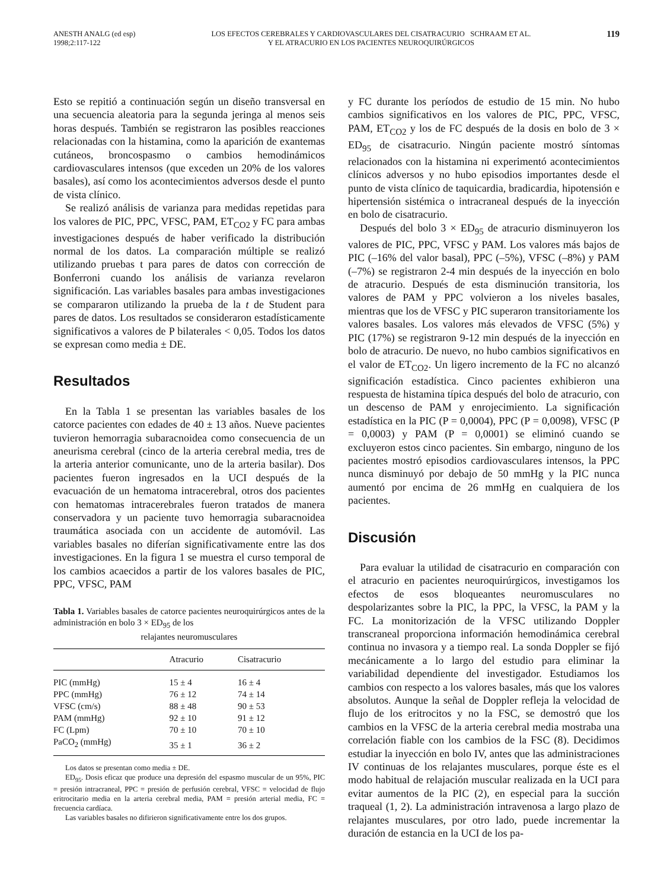ANESTH ANALG (ed esp)
1998;2:117-122
LOS EFECTOS CEREBRALES Y CARDIOVASCULARES DEL CISATRACURIO SCHRAAM ET AL.
Y EL ATRACURIO EN LOS PACIENTES NEUROQUIRÚRGICOS
119
Esto se repitió a continuación según un diseño transversal en una secuencia aleatoria para la segunda jeringa al menos seis horas después. También se registraron las posibles reacciones relacionadas con la histamina, como la aparición de exantemas cutáneos, broncospasmo o cambios hemodinámicos cardiovasculares intensos (que exceden un 20% de los valores basales), así como los acontecimientos adversos desde el punto de vista clínico.
Se realizó análisis de varianza para medidas repetidas para los valores de PIC, PPC, VFSC, PAM, ET<sub>CO2</sub> y FC para ambas investigaciones después de haber verificado la distribución normal de los datos. La comparación múltiple se realizó utilizando pruebas t para pares de datos con corrección de Bonferroni cuando los análisis de varianza revelaron significación. Las variables basales para ambas investigaciones se compararon utilizando la prueba de la t de Student para pares de datos. Los resultados se consideraron estadísticamente significativos a valores de P bilaterales < 0,05. Todos los datos se expresan como media ± DE.
Resultados
En la Tabla 1 se presentan las variables basales de los catorce pacientes con edades de 40 ± 13 años. Nueve pacientes tuvieron hemorragia subaracnoidea como consecuencia de un aneurisma cerebral (cinco de la arteria cerebral media, tres de la arteria anterior comunicante, uno de la arteria basilar). Dos pacientes fueron ingresados en la UCI después de la evacuación de un hematoma intracerebral, otros dos pacientes con hematomas intracerebrales fueron tratados de manera conservadora y un paciente tuvo hemorragia subaracnoidea traumática asociada con un accidente de automóvil. Las variables basales no diferían significativamente entre las dos investigaciones. En la figura 1 se muestra el curso temporal de los cambios acaecidos a partir de los valores basales de PIC, PPC, VFSC, PAM
Tabla 1. Variables basales de catorce pacientes neuroquirúrgicos antes de la administración en bolo 3 × ED<sub>95</sub> de los
relajantes neuromusculares
| | Atracurio | Cisatracurio |
| --- | --- | --- |
| PIC (mmHg) | 15 ± 4 | 16 ± 4 |
| PPC (mmHg) | 76 ± 12 | 74 ± 14 |
| VFSC (cm/s) | 88 ± 48 | 90 ± 53 |
| PAM (mmHg) | 92 ± 10 | 91 ± 12 |
| FC (Lpm) | 70 ± 10 | 70 ± 10 |
| PaCO<sub>2</sub> (mmHg) | 35 ± 1 | 36 ± 2 |
Los datos se presentan como media ± DE.
ED<sub>95</sub>. Dosis eficaz que produce una depresión del espasmo muscular de un 95%, PIC = presión intracraneal, PPC = presión de perfusión cerebral, VFSC = velocidad de flujo eritrocitario media en la arteria cerebral media, PAM = presión arterial media, FC = frecuencia cardíaca.
Las variables basales no difirieron significativamente entre los dos grupos.
y FC durante los períodos de estudio de 15 min. No hubo cambios significativos en los valores de PIC, PPC, VFSC, PAM, ET<sub>CO2</sub> y los de FC después de la dosis en bolo de 3 × ED<sub>95</sub> de cisatracurio. Ningún paciente mostró síntomas relacionados con la histamina ni experimentó acontecimientos clínicos adversos y no hubo episodios importantes desde el punto de vista clínico de taquicardia, bradicardia, hipotensión e hipertensión sistémica o intracraneal después de la inyección en bolo de cisatracurio.
Después del bolo 3 × ED<sub>95</sub> de atracurio disminuyeron los valores de PIC, PPC, VFSC y PAM. Los valores más bajos de PIC (–16% del valor basal), PPC (–5%), VFSC (–8%) y PAM (–7%) se registraron 2-4 min después de la inyección en bolo de atracurio. Después de esta disminución transitoria, los valores de PAM y PPC volvieron a los niveles basales, mientras que los de VFSC y PIC superaron transitoriamente los valores basales. Los valores más elevados de VFSC (5%) y PIC (17%) se registraron 9-12 min después de la inyección en bolo de atracurio. De nuevo, no hubo cambios significativos en el valor de ET<sub>CO2</sub>. Un ligero incremento de la FC no alcanzó significación estadística. Cinco pacientes exhibieron una respuesta de histamina típica después del bolo de atracurio, con un descenso de PAM y enrojecimiento. La significación estadística en la PIC (P = 0,0004), PPC (P = 0,0098), VFSC (P = 0,0003) y PAM (P = 0,0001) se eliminó cuando se excluyeron estos cinco pacientes. Sin embargo, ninguno de los pacientes mostró episodios cardiovasculares intensos, la PPC nunca disminuyó por debajo de 50 mmHg y la PIC nunca aumentó por encima de 26 mmHg en cualquiera de los pacientes.
Discusión
Para evaluar la utilidad de cisatracurio en comparación con el atracurio en pacientes neuroquirúrgicos, investigamos los efectos de esos bloqueantes neuromusculares no despolarizantes sobre la PIC, la PPC, la VFSC, la PAM y la FC. La monitorización de la VFSC utilizando Doppler transcraneal proporciona información hemodinámica cerebral continua no invasora y a tiempo real. La sonda Doppler se fijó mecánicamente a lo largo del estudio para eliminar la variabilidad dependiente del investigador. Estudiamos los cambios con respecto a los valores basales, más que los valores absolutos. Aunque la señal de Doppler refleja la velocidad de flujo de los eritrocitos y no la FSC, se demostró que los cambios en la VFSC de la arteria cerebral media mostraba una correlación fiable con los cambios de la FSC (8). Decidimos estudiar la inyección en bolo IV, antes que las administraciones IV continuas de los relajantes musculares, porque éste es el modo habitual de relajación muscular realizada en la UCI para evitar aumentos de la PIC (2), en especial para la succión traqueal (1, 2). La administración intravenosa a largo plazo de relajantes musculares, por otro lado, puede incrementar la duración de estancia en la UCI de los pa-